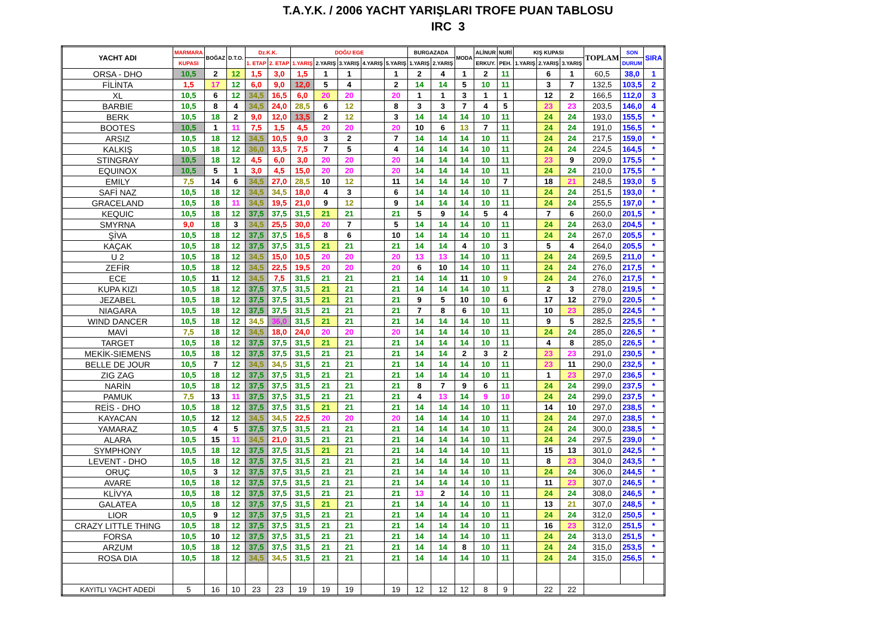T.A.Y.K. / 2006 YACHT YARIŞLARI TROFE PUAN TABLOSU
IRC 3
| YACHT ADI | MARMARA | BOĞAZ | D.T.O. | Dz.K.K. | | DOĞU EGE | | | | | BURGAZADA | | MODA | ALİNUR | NURİ | KIŞ KUPASI | | | TOPLAM | SON | SIRA |
| --- | --- | --- | --- | --- | --- | --- | --- | --- | --- | --- | --- | --- | --- | --- | --- | --- | --- | --- | --- | --- | --- |
| | KUPASI | | | 1. ETAP | 2. ETAP | 1.YARIŞ | 2.YARIŞ | 3.YARIŞ | 4.YARIŞ | 5.YARIŞ | 1.YARIŞ | 2.YARIŞ | | ERKUY. | PEH. | 1.YARIŞ | 2.YARIŞ | 3.YARIŞ | | DURUM | |
| ORSA - DHO | 10,5 | 2 | 12 | 1,5 | 3,0 | 1,5 | 1 | 1 | | 1 | 2 | 4 | 1 | 2 | 11 | | 6 | 1 | 60,5 | 38,0 | 1 |
| FİLİNTA | 1,5 | 17 | 12 | 6,0 | 9,0 | 12,0 | 5 | 4 | | 2 | 14 | 14 | 5 | 10 | 11 | | 3 | 7 | 132,5 | 103,5 | 2 |
| XL | 10,5 | 6 | 12 | 34,5 | 16,5 | 6,0 | 20 | 20 | | 20 | 1 | 1 | 3 | 1 | 1 | | 12 | 2 | 166,5 | 112,0 | 3 |
| BARBIE | 10,5 | 8 | 4 | 34,5 | 24,0 | 28,5 | 6 | 12 | | 8 | 3 | 3 | 7 | 4 | 5 | | 23 | 23 | 203,5 | 146,0 | 4 |
| BERK | 10,5 | 18 | 2 | 9,0 | 12,0 | 13,5 | 2 | 12 | | 3 | 14 | 14 | 14 | 10 | 11 | | 24 | 24 | 193,0 | 155,5 | * |
| BOOTES | 10,5 | 1 | 11 | 7,5 | 1,5 | 4,5 | 20 | 20 | | 20 | 10 | 6 | 13 | 7 | 11 | | 24 | 24 | 191,0 | 156,5 | * |
| ARSIZ | 10,5 | 18 | 12 | 34,5 | 10,5 | 9,0 | 3 | 2 | | 7 | 14 | 14 | 14 | 10 | 11 | | 24 | 24 | 217,5 | 159,0 | * |
| KALKIŞ | 10,5 | 18 | 12 | 36,0 | 13,5 | 7,5 | 7 | 5 | | 4 | 14 | 14 | 14 | 10 | 11 | | 24 | 24 | 224,5 | 164,5 | * |
| STINGRAY | 10,5 | 18 | 12 | 4,5 | 6,0 | 3,0 | 20 | 20 | | 20 | 14 | 14 | 14 | 10 | 11 | | 23 | 9 | 209,0 | 175,5 | * |
| EQUINOX | 10,5 | 5 | 1 | 3,0 | 4,5 | 15,0 | 20 | 20 | | 20 | 14 | 14 | 14 | 10 | 11 | | 24 | 24 | 210,0 | 175,5 | * |
| EMILY | 7,5 | 14 | 6 | 34,5 | 27,0 | 28,5 | 10 | 12 | | 11 | 14 | 14 | 14 | 10 | 7 | | 18 | 21 | 248,5 | 193,0 | 5 |
| SAFİ NAZ | 10,5 | 18 | 12 | 34,5 | 34,5 | 18,0 | 4 | 3 | | 6 | 14 | 14 | 14 | 10 | 11 | | 24 | 24 | 251,5 | 193,0 | * |
| GRACELAND | 10,5 | 18 | 11 | 34,5 | 19,5 | 21,0 | 9 | 12 | | 9 | 14 | 14 | 14 | 10 | 11 | | 24 | 24 | 255,5 | 197,0 | * |
| KEQUIC | 10,5 | 18 | 12 | 37,5 | 37,5 | 31,5 | 21 | 21 | | 21 | 5 | 9 | 14 | 5 | 4 | | 7 | 6 | 260,0 | 201,5 | * |
| SMYRNA | 9,0 | 18 | 3 | 34,5 | 25,5 | 30,0 | 20 | 7 | | 5 | 14 | 14 | 14 | 10 | 11 | | 24 | 24 | 263,0 | 204,5 | * |
| ŞİVA | 10,5 | 18 | 12 | 37,5 | 37,5 | 16,5 | 8 | 6 | | 10 | 14 | 14 | 14 | 10 | 11 | | 24 | 24 | 267,0 | 205,5 | * |
| KAÇAK | 10,5 | 18 | 12 | 37,5 | 37,5 | 31,5 | 21 | 21 | | 21 | 14 | 14 | 4 | 10 | 3 | | 5 | 4 | 264,0 | 205,5 | * |
| U 2 | 10,5 | 18 | 12 | 34,5 | 15,0 | 10,5 | 20 | 20 | | 20 | 13 | 13 | 14 | 10 | 11 | | 24 | 24 | 269,5 | 211,0 | * |
| ZEFİR | 10,5 | 18 | 12 | 34,5 | 22,5 | 19,5 | 20 | 20 | | 20 | 6 | 10 | 14 | 10 | 11 | | 24 | 24 | 276,0 | 217,5 | * |
| ECE | 10,5 | 11 | 12 | 34,5 | 7,5 | 31,5 | 21 | 21 | | 21 | 14 | 14 | 11 | 10 | 9 | | 24 | 24 | 276,0 | 217,5 | * |
| KUPA KIZI | 10,5 | 18 | 12 | 37,5 | 37,5 | 31,5 | 21 | 21 | | 21 | 14 | 14 | 14 | 10 | 11 | | 2 | 3 | 278,0 | 219,5 | * |
| JEZABEL | 10,5 | 18 | 12 | 37,5 | 37,5 | 31,5 | 21 | 21 | | 21 | 9 | 5 | 10 | 10 | 6 | | 17 | 12 | 279,0 | 220,5 | * |
| NIAGARA | 10,5 | 18 | 12 | 37,5 | 37,5 | 31,5 | 21 | 21 | | 21 | 7 | 8 | 6 | 10 | 11 | | 10 | 23 | 285,0 | 224,5 | * |
| WIND DANCER | 10,5 | 18 | 12 | 34,5 | 36,0 | 31,5 | 21 | 21 | | 21 | 14 | 14 | 14 | 10 | 11 | | 9 | 5 | 282,5 | 225,5 | * |
| MAVİ | 7,5 | 18 | 12 | 34,5 | 18,0 | 24,0 | 20 | 20 | | 20 | 14 | 14 | 14 | 10 | 11 | | 24 | 24 | 285,0 | 226,5 | * |
| TARGET | 10,5 | 18 | 12 | 37,5 | 37,5 | 31,5 | 21 | 21 | | 21 | 14 | 14 | 14 | 10 | 11 | | 4 | 8 | 285,0 | 226,5 | * |
| MEKİK-SIEMENS | 10,5 | 18 | 12 | 37,5 | 37,5 | 31,5 | 21 | 21 | | 21 | 14 | 14 | 2 | 3 | 2 | | 23 | 23 | 291,0 | 230,5 | * |
| BELLE DE JOUR | 10,5 | 7 | 12 | 34,5 | 34,5 | 31,5 | 21 | 21 | | 21 | 14 | 14 | 14 | 10 | 11 | | 23 | 11 | 290,0 | 232,5 | * |
| ZIG ZAG | 10,5 | 18 | 12 | 37,5 | 37,5 | 31,5 | 21 | 21 | | 21 | 14 | 14 | 14 | 10 | 11 | | 1 | 23 | 297,0 | 236,5 | * |
| NARİN | 10,5 | 18 | 12 | 37,5 | 37,5 | 31,5 | 21 | 21 | | 21 | 8 | 7 | 9 | 6 | 11 | | 24 | 24 | 299,0 | 237,5 | * |
| PAMUK | 7,5 | 13 | 11 | 37,5 | 37,5 | 31,5 | 21 | 21 | | 21 | 4 | 13 | 14 | 9 | 10 | | 24 | 24 | 299,0 | 237,5 | * |
| REİS - DHO | 10,5 | 18 | 12 | 37,5 | 37,5 | 31,5 | 21 | 21 | | 21 | 14 | 14 | 14 | 10 | 11 | | 14 | 10 | 297,0 | 238,5 | * |
| KAYACAN | 10,5 | 12 | 12 | 34,5 | 34,5 | 22,5 | 20 | 20 | | 20 | 14 | 14 | 14 | 10 | 11 | | 24 | 24 | 297,0 | 238,5 | * |
| YAMARAZ | 10,5 | 4 | 5 | 37,5 | 37,5 | 31,5 | 21 | 21 | | 21 | 14 | 14 | 14 | 10 | 11 | | 24 | 24 | 300,0 | 238,5 | * |
| ALARA | 10,5 | 15 | 11 | 34,5 | 21,0 | 31,5 | 21 | 21 | | 21 | 14 | 14 | 14 | 10 | 11 | | 24 | 24 | 297,5 | 239,0 | * |
| SYMPHONY | 10,5 | 18 | 12 | 37,5 | 37,5 | 31,5 | 21 | 21 | | 21 | 14 | 14 | 14 | 10 | 11 | | 15 | 13 | 301,0 | 242,5 | * |
| LEVENT - DHO | 10,5 | 18 | 12 | 37,5 | 37,5 | 31,5 | 21 | 21 | | 21 | 14 | 14 | 14 | 10 | 11 | | 8 | 23 | 304,0 | 243,5 | * |
| ORUÇ | 10,5 | 3 | 12 | 37,5 | 37,5 | 31,5 | 21 | 21 | | 21 | 14 | 14 | 14 | 10 | 11 | | 24 | 24 | 306,0 | 244,5 | * |
| AVARE | 10,5 | 18 | 12 | 37,5 | 37,5 | 31,5 | 21 | 21 | | 21 | 14 | 14 | 14 | 10 | 11 | | 11 | 23 | 307,0 | 246,5 | * |
| KLİVYA | 10,5 | 18 | 12 | 37,5 | 37,5 | 31,5 | 21 | 21 | | 21 | 13 | 2 | 14 | 10 | 11 | | 24 | 24 | 308,0 | 246,5 | * |
| GALATEA | 10,5 | 18 | 12 | 37,5 | 37,5 | 31,5 | 21 | 21 | | 21 | 14 | 14 | 14 | 10 | 11 | | 13 | 21 | 307,0 | 248,5 | * |
| LIOR | 10,5 | 9 | 12 | 37,5 | 37,5 | 31,5 | 21 | 21 | | 21 | 14 | 14 | 14 | 10 | 11 | | 24 | 24 | 312,0 | 250,5 | * |
| CRAZY LITTLE THING | 10,5 | 18 | 12 | 37,5 | 37,5 | 31,5 | 21 | 21 | | 21 | 14 | 14 | 14 | 10 | 11 | | 16 | 23 | 312,0 | 251,5 | * |
| FORSA | 10,5 | 10 | 12 | 37,5 | 37,5 | 31,5 | 21 | 21 | | 21 | 14 | 14 | 14 | 10 | 11 | | 24 | 24 | 313,0 | 251,5 | * |
| ARZUM | 10,5 | 18 | 12 | 37,5 | 37,5 | 31,5 | 21 | 21 | | 21 | 14 | 14 | 8 | 10 | 11 | | 24 | 24 | 315,0 | 253,5 | * |
| ROSA DIA | 10,5 | 18 | 12 | 34,5 | 34,5 | 31,5 | 21 | 21 | | 21 | 14 | 14 | 14 | 10 | 11 | | 24 | 24 | 315,0 | 256,5 | * |
| KAYITLI YACHT ADEDİ | 5 | 16 | 10 | 23 | 23 | 19 | 19 | 19 | | 19 | 12 | 12 | 12 | 8 | 9 | | 22 | 22 | | | |